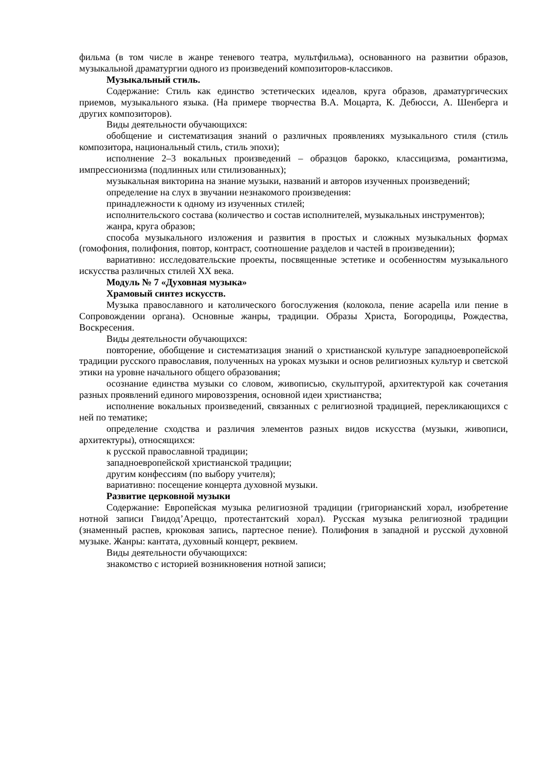фильма (в том числе в жанре теневого театра, мультфильма), основанного на развитии образов, музыкальной драматургии одного из произведений композиторов-классиков.
Музыкальный стиль.
Содержание: Стиль как единство эстетических идеалов, круга образов, драматургических приемов, музыкального языка. (На примере творчества В.А. Моцарта, К. Дебюсси, А. Шенберга и других композиторов).
Виды деятельности обучающихся:
обобщение и систематизация знаний о различных проявлениях музыкального стиля (стиль композитора, национальный стиль, стиль эпохи);
исполнение 2–3 вокальных произведений – образцов барокко, классицизма, романтизма, импрессионизма (подлинных или стилизованных);
музыкальная викторина на знание музыки, названий и авторов изученных произведений;
определение на слух в звучании незнакомого произведения:
принадлежности к одному из изученных стилей;
исполнительского состава (количество и состав исполнителей, музыкальных инструментов);
жанра, круга образов;
способа музыкального изложения и развития в простых и сложных музыкальных формах (гомофония, полифония, повтор, контраст, соотношение разделов и частей в произведении);
вариативно: исследовательские проекты, посвященные эстетике и особенностям музыкального искусства различных стилей XX века.
Модуль № 7 «Духовная музыка»
Храмовый синтез искусств.
Музыка православного и католического богослужения (колокола, пение acapella или пение в Сопровождении органа). Основные жанры, традиции. Образы Христа, Богородицы, Рождества, Воскресения.
Виды деятельности обучающихся:
повторение, обобщение и систематизация знаний о христианской культуре западноевропейской традиции русского православия, полученных на уроках музыки и основ религиозных культур и светской этики на уровне начального общего образования;
осознание единства музыки со словом, живописью, скульптурой, архитектурой как сочетания разных проявлений единого мировоззрения, основной идеи христианства;
исполнение вокальных произведений, связанных с религиозной традицией, перекликающихся с ней по тематике;
определение сходства и различия элементов разных видов искусства (музыки, живописи, архитектуры), относящихся:
к русской православной традиции;
западноевропейской христианской традиции;
другим конфессиям (по выбору учителя);
вариативно: посещение концерта духовной музыки.
Развитие церковной музыки
Содержание: Европейская музыка религиозной традиции (григорианский хорал, изобретение нотной записи Гвидод’Ареццо, протестантский хорал). Русская музыка религиозной традиции (знаменный распев, крюковая запись, партесное пение). Полифония в западной и русской духовной музыке. Жанры: кантата, духовный концерт, реквием.
Виды деятельности обучающихся:
знакомство с историей возникновения нотной записи;